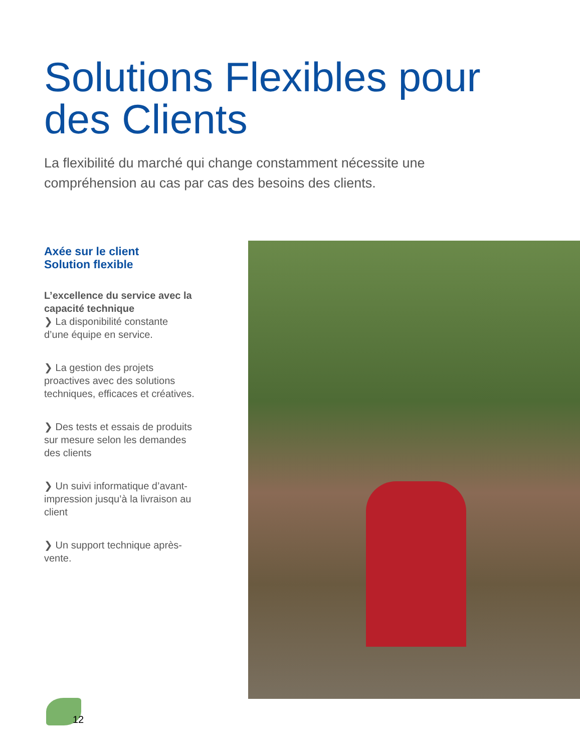Solutions Flexibles pour
des Clients
La flexibilité du marché qui change constamment nécessite une compréhension au cas par cas des besoins des clients.
Axée sur le client
Solution flexible
L’excellence du service avec la capacité technique
❯ La disponibilité constante d’une équipe en service.
❯ La gestion des projets proactives avec des solutions techniques, efficaces et créatives.
❯ Des tests et essais de produits sur mesure selon les demandes des clients
❯ Un suivi informatique d’avant-impression jusqu’à la livraison au client
❯ Un support technique après-vente.
12